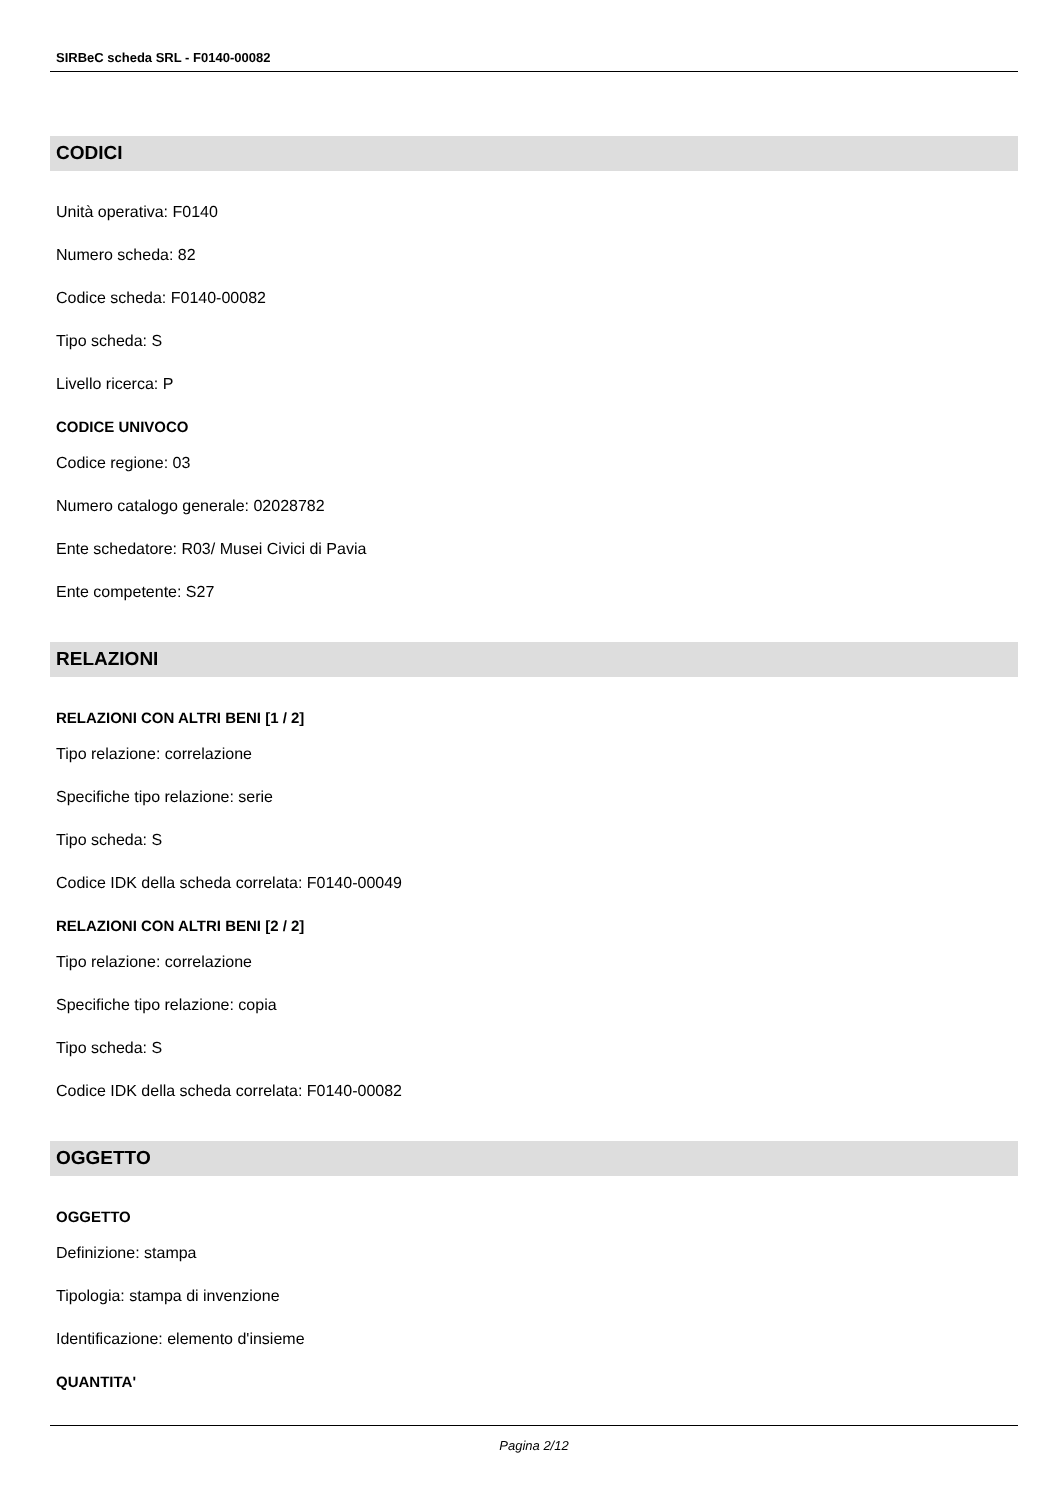SIRBeC scheda SRL - F0140-00082
CODICI
Unità operativa: F0140
Numero scheda: 82
Codice scheda: F0140-00082
Tipo scheda: S
Livello ricerca: P
CODICE UNIVOCO
Codice regione: 03
Numero catalogo generale: 02028782
Ente schedatore: R03/ Musei Civici di Pavia
Ente competente: S27
RELAZIONI
RELAZIONI CON ALTRI BENI [1 / 2]
Tipo relazione: correlazione
Specifiche tipo relazione: serie
Tipo scheda: S
Codice IDK della scheda correlata: F0140-00049
RELAZIONI CON ALTRI BENI [2 / 2]
Tipo relazione: correlazione
Specifiche tipo relazione: copia
Tipo scheda: S
Codice IDK della scheda correlata: F0140-00082
OGGETTO
OGGETTO
Definizione: stampa
Tipologia: stampa di invenzione
Identificazione: elemento d'insieme
QUANTITA'
Pagina 2/12